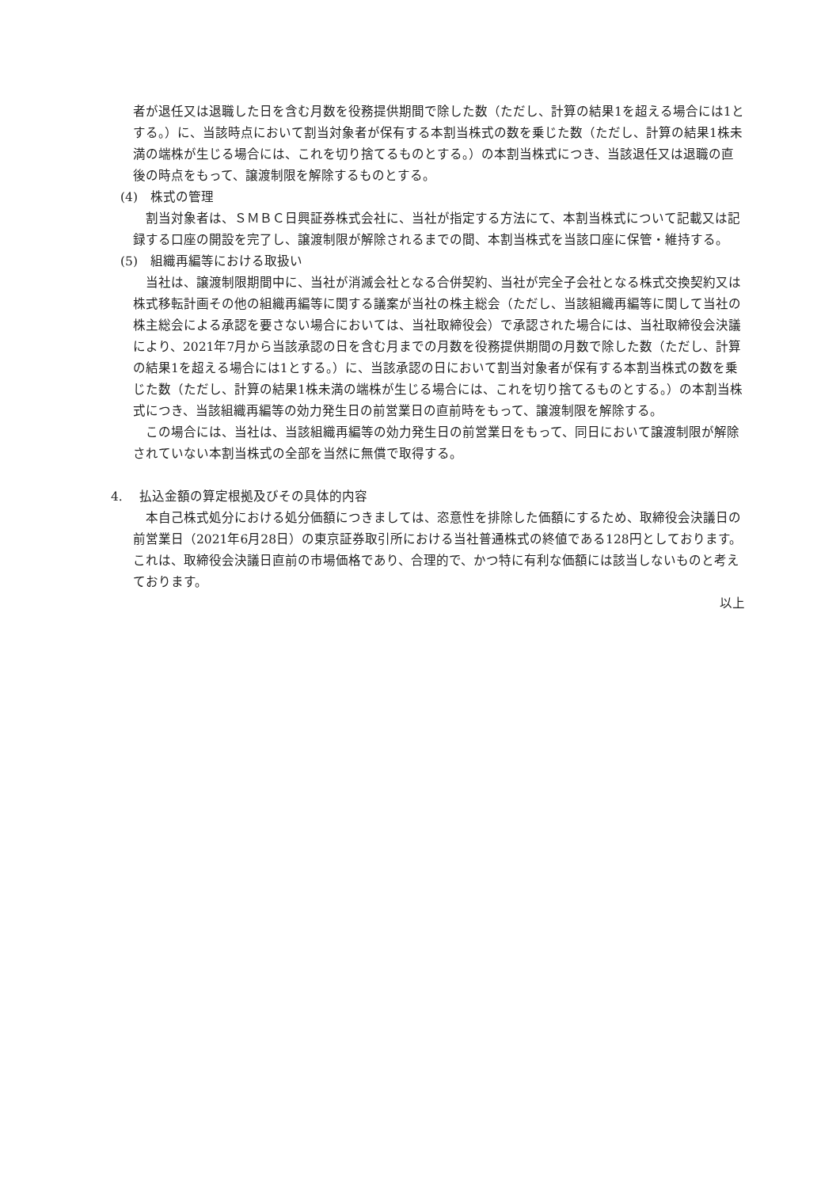者が退任又は退職した日を含む月数を役務提供期間で除した数（ただし、計算の結果1を超える場合には1とする。）に、当該時点において割当対象者が保有する本割当株式の数を乗じた数（ただし、計算の結果1株未満の端株が生じる場合には、これを切り捨てるものとする。）の本割当株式につき、当該退任又は退職の直後の時点をもって、譲渡制限を解除するものとする。
(4)　株式の管理
割当対象者は、ＳＭＢＣ日興証券株式会社に、当社が指定する方法にて、本割当株式について記載又は記録する口座の開設を完了し、譲渡制限が解除されるまでの間、本割当株式を当該口座に保管・維持する。
(5)　組織再編等における取扱い
当社は、譲渡制限期間中に、当社が消滅会社となる合併契約、当社が完全子会社となる株式交換契約又は株式移転計画その他の組織再編等に関する議案が当社の株主総会（ただし、当該組織再編等に関して当社の株主総会による承認を要さない場合においては、当社取締役会）で承認された場合には、当社取締役会決議により、2021年7月から当該承認の日を含む月までの月数を役務提供期間の月数で除した数（ただし、計算の結果1を超える場合には1とする。）に、当該承認の日において割当対象者が保有する本割当株式の数を乗じた数（ただし、計算の結果1株未満の端株が生じる場合には、これを切り捨てるものとする。）の本割当株式につき、当該組織再編等の効力発生日の前営業日の直前時をもって、譲渡制限を解除する。
この場合には、当社は、当該組織再編等の効力発生日の前営業日をもって、同日において譲渡制限が解除されていない本割当株式の全部を当然に無償で取得する。
4.　 払込金額の算定根拠及びその具体的内容
本自己株式処分における処分価額につきましては、恣意性を排除した価額にするため、取締役会決議日の前営業日（2021年6月28日）の東京証券取引所における当社普通株式の終値である128円としております。これは、取締役会決議日直前の市場価格であり、合理的で、かつ特に有利な価額には該当しないものと考えております。
以上